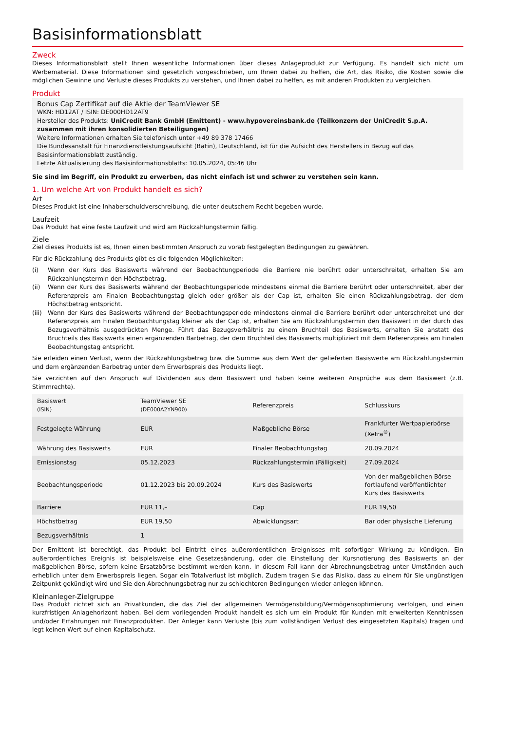Basisinformationsblatt
Zweck
Dieses Informationsblatt stellt Ihnen wesentliche Informationen über dieses Anlageprodukt zur Verfügung. Es handelt sich nicht um Werbematerial. Diese Informationen sind gesetzlich vorgeschrieben, um Ihnen dabei zu helfen, die Art, das Risiko, die Kosten sowie die möglichen Gewinne und Verluste dieses Produkts zu verstehen, und Ihnen dabei zu helfen, es mit anderen Produkten zu vergleichen.
Produkt
Bonus Cap Zertifikat auf die Aktie der TeamViewer SE
WKN: HD12AT / ISIN: DE000HD12AT9
Hersteller des Produkts: UniCredit Bank GmbH (Emittent) - www.hypovereinsbank.de (Teilkonzern der UniCredit S.p.A. zusammen mit ihren konsolidierten Beteiligungen)
Weitere Informationen erhalten Sie telefonisch unter +49 89 378 17466
Die Bundesanstalt für Finanzdienstleistungsaufsicht (BaFin), Deutschland, ist für die Aufsicht des Herstellers in Bezug auf das Basisinformationsblatt zuständig.
Letzte Aktualisierung des Basisinformationsblatts: 10.05.2024, 05:46 Uhr
Sie sind im Begriff, ein Produkt zu erwerben, das nicht einfach ist und schwer zu verstehen sein kann.
1. Um welche Art von Produkt handelt es sich?
Art
Dieses Produkt ist eine Inhaberschuldverschreibung, die unter deutschem Recht begeben wurde.
Laufzeit
Das Produkt hat eine feste Laufzeit und wird am Rückzahlungstermin fällig.
Ziele
Ziel dieses Produkts ist es, Ihnen einen bestimmten Anspruch zu vorab festgelegten Bedingungen zu gewähren.
Für die Rückzahlung des Produkts gibt es die folgenden Möglichkeiten:
(i) Wenn der Kurs des Basiswerts während der Beobachtungperiode die Barriere nie berührt oder unterschreitet, erhalten Sie am Rückzahlungstermin den Höchstbetrag.
(ii) Wenn der Kurs des Basiswerts während der Beobachtungsperiode mindestens einmal die Barriere berührt oder unterschreitet, aber der Referenzpreis am Finalen Beobachtungstag gleich oder größer als der Cap ist, erhalten Sie einen Rückzahlungsbetrag, der dem Höchstbetrag entspricht.
(iii)
Wenn der Kurs des Basiswerts während der Beobachtungsperiode mindestens einmal die Barriere berührt oder unterschreitet und der Referenzpreis am Finalen Beobachtungstag kleiner als der Cap ist, erhalten Sie am Rückzahlungstermin den Basiswert in der durch das Bezugsverhältnis ausgedrückten Menge. Führt das Bezugsverhältnis zu einem Bruchteil des Basiswerts, erhalten Sie anstatt des Bruchteils des Basiswerts einen ergänzenden Barbetrag, der dem Bruchteil des Basiswerts multipliziert mit dem Referenzpreis am Finalen Beobachtungstag entspricht.
Sie erleiden einen Verlust, wenn der Rückzahlungsbetrag bzw. die Summe aus dem Wert der gelieferten Basiswerte am Rückzahlungstermin und dem ergänzenden Barbetrag unter dem Erwerbspreis des Produkts liegt.
Sie verzichten auf den Anspruch auf Dividenden aus dem Basiswert und haben keine weiteren Ansprüche aus dem Basiswert (z.B. Stimmrechte).
| Basiswert (ISIN) | TeamViewer SE (DE000A2YN900) | Referenzpreis | Schlusskurs |
| Festgelegte Währung | EUR | Maßgebliche Börse | Frankfurter Wertpapierbörse (Xetra<sup>®</sup>) |
| Währung des Basiswerts | EUR | Finaler Beobachtungstag | 20.09.2024 |
| Emissionstag | 05.12.2023 | Rückzahlungstermin (Fälligkeit) | 27.09.2024 |
| Beobachtungsperiode | 01.12.2023 bis 20.09.2024 | Kurs des Basiswerts | Von der maßgeblichen Börse fortlaufend veröffentlichter Kurs des Basiswerts |
| Barriere | EUR 11,– | Cap | EUR 19,50 |
| Höchstbetrag | EUR 19,50 | Abwicklungsart | Bar oder physische Lieferung |
| Bezugsverhältnis | 1 | | |
Der Emittent ist berechtigt, das Produkt bei Eintritt eines außerordentlichen Ereignisses mit sofortiger Wirkung zu kündigen. Ein außerordentliches Ereignis ist beispielsweise eine Gesetzesänderung, oder die Einstellung der Kursnotierung des Basiswerts an der maßgeblichen Börse, sofern keine Ersatzbörse bestimmt werden kann. In diesem Fall kann der Abrechnungsbetrag unter Umständen auch erheblich unter dem Erwerbspreis liegen. Sogar ein Totalverlust ist möglich. Zudem tragen Sie das Risiko, dass zu einem für Sie ungünstigen Zeitpunkt gekündigt wird und Sie den Abrechnungsbetrag nur zu schlechteren Bedingungen wieder anlegen können.
Kleinanleger-Zielgruppe
Das Produkt richtet sich an Privatkunden, die das Ziel der allgemeinen Vermögensbildung/Vermögensoptimierung verfolgen, und einen kurzfristigen Anlagehorizont haben. Bei dem vorliegenden Produkt handelt es sich um ein Produkt für Kunden mit erweiterten Kenntnissen und/oder Erfahrungen mit Finanzprodukten. Der Anleger kann Verluste (bis zum vollständigen Verlust des eingesetzten Kapitals) tragen und legt keinen Wert auf einen Kapitalschutz.